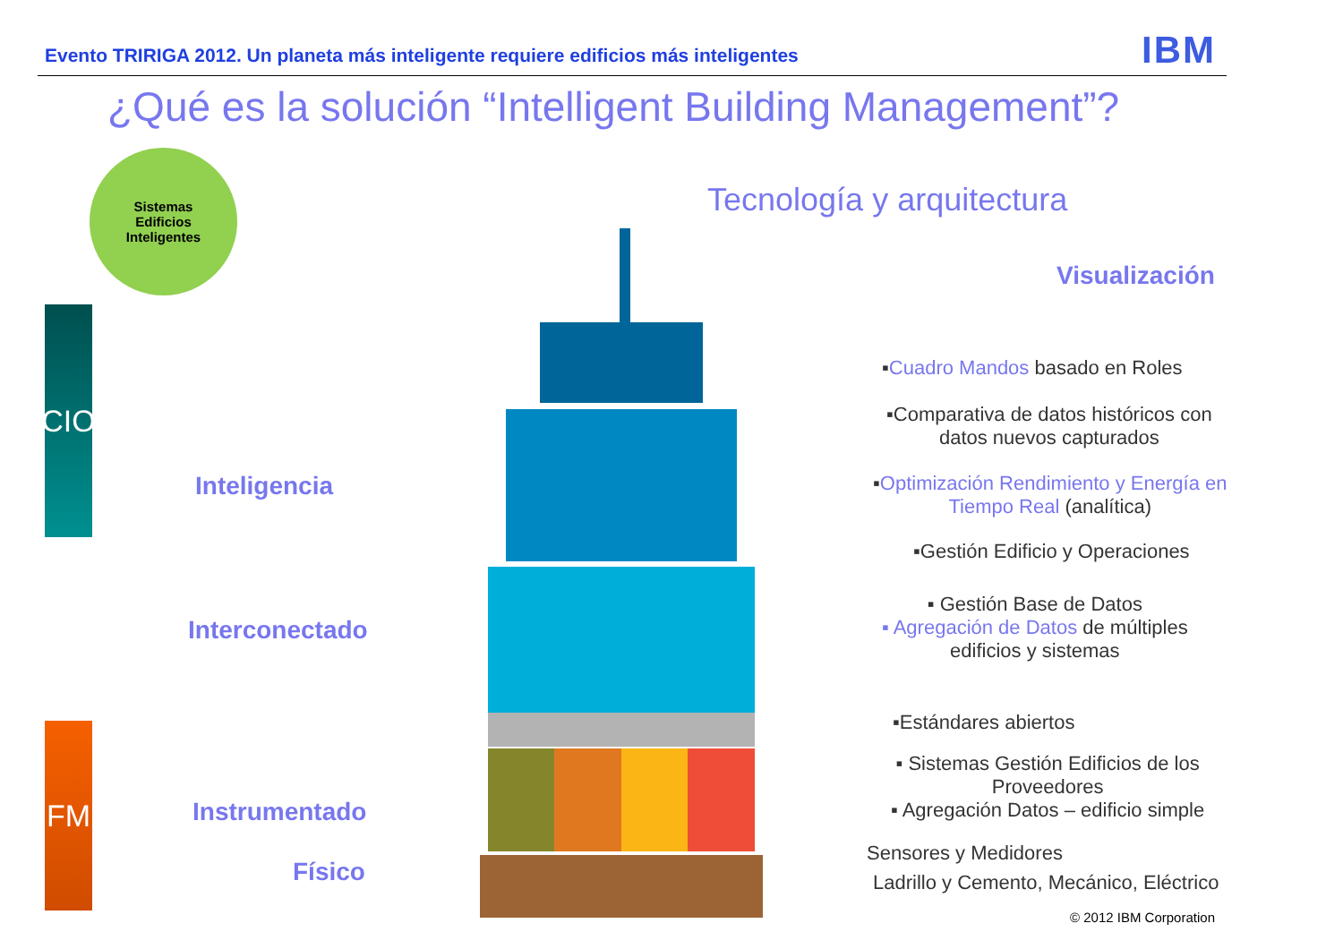Evento TRIRIGA 2012. Un planeta más inteligente requiere edificios más inteligentes
IBM
¿Qué es la solución “Intelligent Building Management”?
Sistemas
Edificios
Inteligentes
Tecnología y arquitectura
Visualización
CIO
FM
Inteligencia
Interconectado
Instrumentado
Físico
▪Cuadro Mandos basado en Roles
▪Comparativa de datos históricos con
datos nuevos capturados
▪Optimización Rendimiento y Energía en
Tiempo Real (analítica)
▪Gestión Edificio y Operaciones
▪ Gestión Base de Datos
▪ Agregación de Datos de múltiples
edificios y sistemas
▪Estándares abiertos
▪ Sistemas Gestión Edificios de los
Proveedores
▪ Agregación Datos – edificio simple
Sensores y Medidores
Ladrillo y Cemento, Mecánico, Eléctrico
© 2012 IBM Corporation